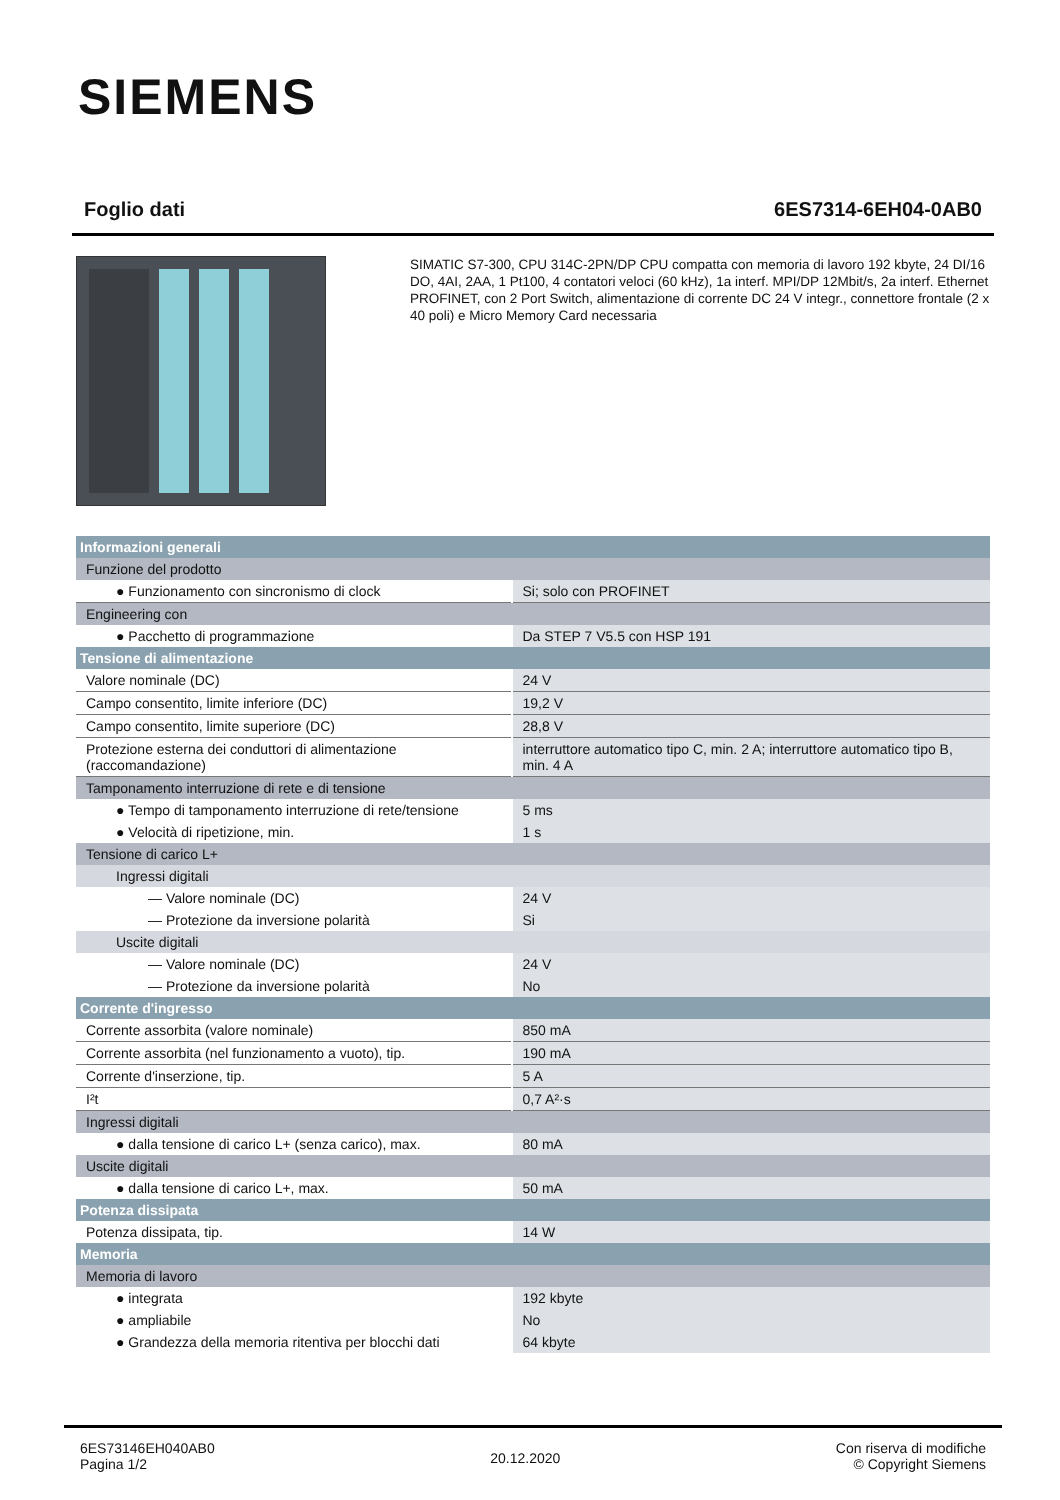SIEMENS
Foglio dati 6ES7314-6EH04-0AB0
SIMATIC S7-300, CPU 314C-2PN/DP CPU compatta con memoria di lavoro 192 kbyte, 24 DI/16 DO, 4AI, 2AA, 1 Pt100, 4 contatori veloci (60 kHz), 1a interf. MPI/DP 12Mbit/s, 2a interf. Ethernet PROFINET, con 2 Port Switch, alimentazione di corrente DC 24 V integr., connettore frontale (2 x 40 poli) e Micro Memory Card necessaria
| Informazioni generali | |
| Funzione del prodotto | |
| ● Funzionamento con sincronismo di clock | Si; solo con PROFINET |
| Engineering con | |
| ● Pacchetto di programmazione | Da STEP 7 V5.5 con HSP 191 |
| Tensione di alimentazione | |
| Valore nominale (DC) | 24 V |
| Campo consentito, limite inferiore (DC) | 19,2 V |
| Campo consentito, limite superiore (DC) | 28,8 V |
| Protezione esterna dei conduttori di alimentazione (raccomandazione) | interruttore automatico tipo C, min. 2 A; interruttore automatico tipo B, min. 4 A |
| Tamponamento interruzione di rete e di tensione | |
| ● Tempo di tamponamento interruzione di rete/tensione | 5 ms |
| ● Velocità di ripetizione, min. | 1 s |
| Tensione di carico L+ | |
| Ingressi digitali | |
| — Valore nominale (DC) | 24 V |
| — Protezione da inversione polarità | Si |
| Uscite digitali | |
| — Valore nominale (DC) | 24 V |
| — Protezione da inversione polarità | No |
| Corrente d'ingresso | |
| Corrente assorbita (valore nominale) | 850 mA |
| Corrente assorbita (nel funzionamento a vuoto), tip. | 190 mA |
| Corrente d'inserzione, tip. | 5 A |
| I²t | 0,7 A²·s |
| Ingressi digitali | |
| ● dalla tensione di carico L+ (senza carico), max. | 80 mA |
| Uscite digitali | |
| ● dalla tensione di carico L+, max. | 50 mA |
| Potenza dissipata | |
| Potenza dissipata, tip. | 14 W |
| Memoria | |
| Memoria di lavoro | |
| ● integrata | 192 kbyte |
| ● ampliabile | No |
| ● Grandezza della memoria ritentiva per blocchi dati | 64 kbyte |
6ES73146EH040AB0
Pagina 1/2
20.12.2020
Con riserva di modifiche
© Copyright Siemens